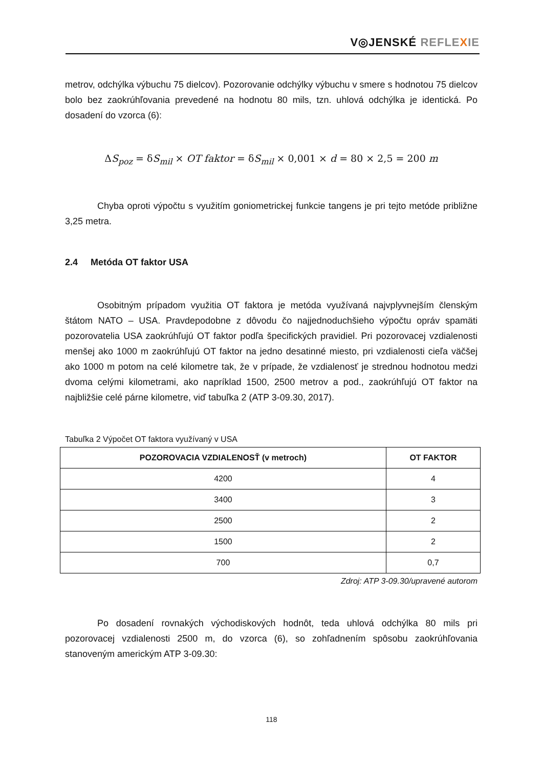V◎JENSKÉ REFLE XIE
metrov, odchýlka výbuchu 75 dielcov). Pozorovanie odchýlky výbuchu v smere s hodnotou 75 dielcov bolo bez zaokrúhľovania prevedené na hodnotu 80 mils, tzn. uhlová odchýlka je identická. Po dosadení do vzorca (6):
ΔS<sub>poz</sub> = δS<sub>mil</sub> × OT faktor = δS<sub>mil</sub> × 0,001 × d = 80 × 2,5 = 200 m
Chyba oproti výpočtu s využitím goniometrickej funkcie tangens je pri tejto metóde približne 3,25 metra.
2.4 Metóda OT faktor USA
Osobitným prípadom využitia OT faktora je metóda využívaná najvplyvnejším členským štátom NATO – USA. Pravdepodobne z dôvodu čo najjednoduchšieho výpočtu opráv spamäti pozorovatelia USA zaokrúhľujú OT faktor podľa špecifických pravidiel. Pri pozorovacej vzdialenosti menšej ako 1000 m zaokrúhľujú OT faktor na jedno desatinné miesto, pri vzdialenosti cieľa väčšej ako 1000 m potom na celé kilometre tak, že v prípade, že vzdialenosť je strednou hodnotou medzi dvoma celými kilometrami, ako napríklad 1500, 2500 metrov a pod., zaokrúhľujú OT faktor na najbližšie celé párne kilometre, viď tabuľka 2 (ATP 3-09.30, 2017).
Tabuľka 2 Výpočet OT faktora využívaný v USA
| POZOROVACIA VZDIALENOSŤ (v metroch) | OT FAKTOR |
| --- | --- |
| 4200 | 4 |
| 3400 | 3 |
| 2500 | 2 |
| 1500 | 2 |
| 700 | 0,7 |
Zdroj: ATP 3-09.30/upravené autorom
Po dosadení rovnakých východiskových hodnôt, teda uhlová odchýlka 80 mils pri pozorovacej vzdialenosti 2500 m, do vzorca (6), so zohľadnením spôsobu zaokrúhľovania stanoveným americkým ATP 3-09.30:
118